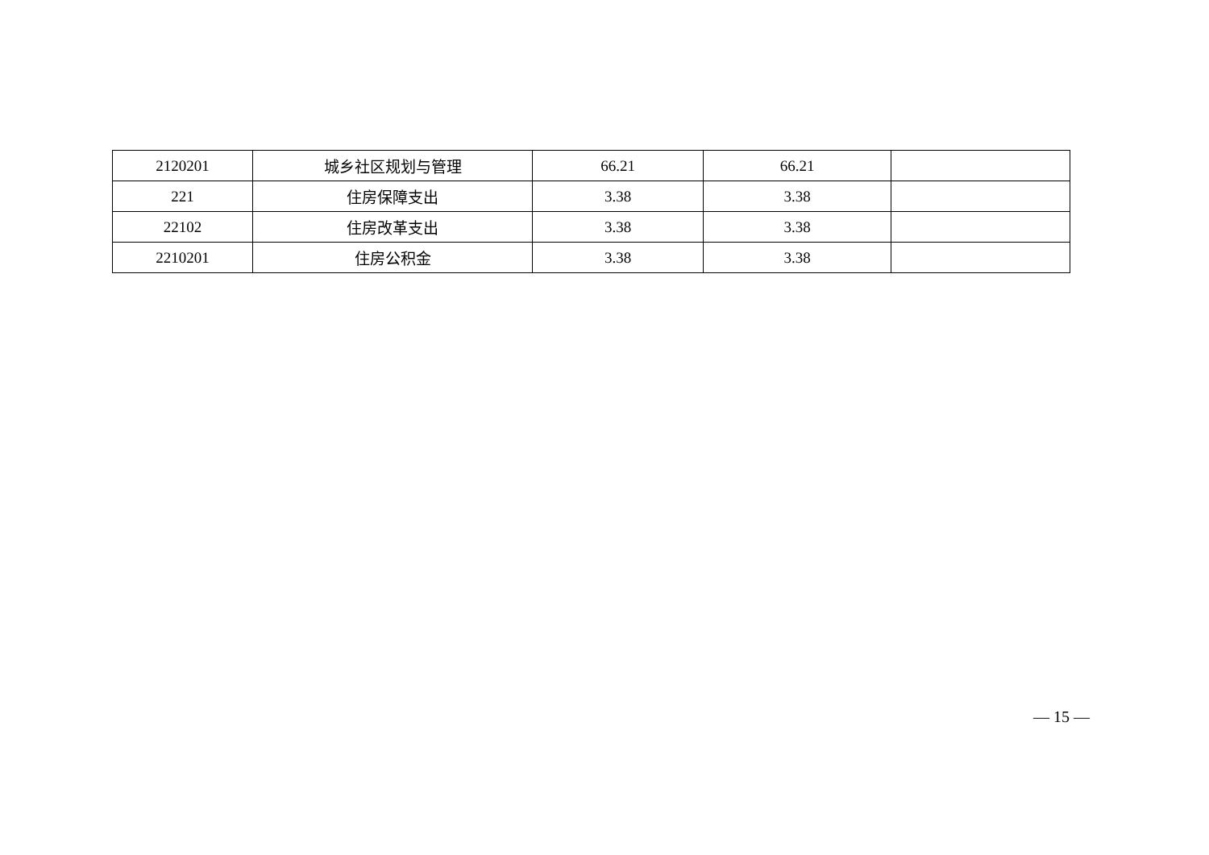| 2120201 | 城乡社区规划与管理 | 66.21 | 66.21 | |
| 221 | 住房保障支出 | 3.38 | 3.38 | |
| 22102 | 住房改革支出 | 3.38 | 3.38 | |
| 2210201 | 住房公积金 | 3.38 | 3.38 | |
— 15 —